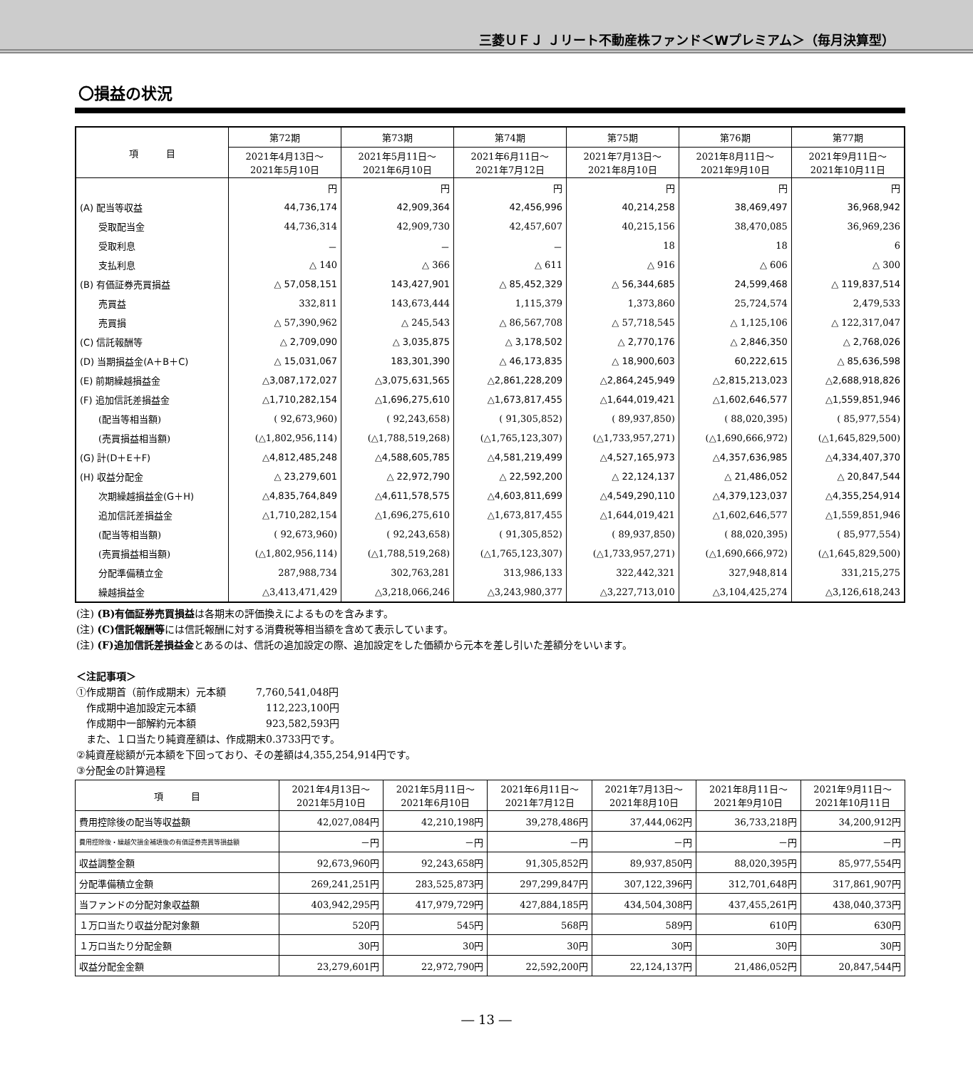三菱ＵＦＪ Ｊリート不動産株ファンド＜Wプレミアム＞（毎月決算型）
〇損益の状況
| 項 目 | 第72期 | 第73期 | 第74期 | 第75期 | 第76期 | 第77期 |
| --- | --- | --- | --- | --- | --- | --- |
| | 2021年4月13日～ 2021年5月10日 | 2021年5月11日～ 2021年6月10日 | 2021年6月11日～ 2021年7月12日 | 2021年7月13日～ 2021年8月10日 | 2021年8月11日～ 2021年9月10日 | 2021年9月11日～ 2021年10月11日 |
| | 円 | 円 | 円 | 円 | 円 | 円 |
| (A) 配当等収益 | 44,736,174 | 42,909,364 | 42,456,996 | 40,214,258 | 38,469,497 | 36,968,942 |
| 受取配当金 | 44,736,314 | 42,909,730 | 42,457,607 | 40,215,156 | 38,470,085 | 36,969,236 |
| 受取利息 | － | － | － | 18 | 18 | 6 |
| 支払利息 | △ 140 | △ 366 | △ 611 | △ 916 | △ 606 | △ 300 |
| (B) 有価証券売買損益 | △ 57,058,151 | 143,427,901 | △ 85,452,329 | △ 56,344,685 | 24,599,468 | △ 119,837,514 |
| 売買益 | 332,811 | 143,673,444 | 1,115,379 | 1,373,860 | 25,724,574 | 2,479,533 |
| 売買損 | △ 57,390,962 | △ 245,543 | △ 86,567,708 | △ 57,718,545 | △ 1,125,106 | △ 122,317,047 |
| (C) 信託報酬等 | △ 2,709,090 | △ 3,035,875 | △ 3,178,502 | △ 2,770,176 | △ 2,846,350 | △ 2,768,026 |
| (D) 当期損益金(A＋B＋C) | △ 15,031,067 | 183,301,390 | △ 46,173,835 | △ 18,900,603 | 60,222,615 | △ 85,636,598 |
| (E) 前期繰越損益金 | △3,087,172,027 | △3,075,631,565 | △2,861,228,209 | △2,864,245,949 | △2,815,213,023 | △2,688,918,826 |
| (F) 追加信託差損益金 | △1,710,282,154 | △1,696,275,610 | △1,673,817,455 | △1,644,019,421 | △1,602,646,577 | △1,559,851,946 |
| (配当等相当額) | ( 92,673,960) | ( 92,243,658) | ( 91,305,852) | ( 89,937,850) | ( 88,020,395) | ( 85,977,554) |
| (売買損益相当額) | (△1,802,956,114) | (△1,788,519,268) | (△1,765,123,307) | (△1,733,957,271) | (△1,690,666,972) | (△1,645,829,500) |
| (G) 計(D＋E＋F) | △4,812,485,248 | △4,588,605,785 | △4,581,219,499 | △4,527,165,973 | △4,357,636,985 | △4,334,407,370 |
| (H) 収益分配金 | △ 23,279,601 | △ 22,972,790 | △ 22,592,200 | △ 22,124,137 | △ 21,486,052 | △ 20,847,544 |
| 次期繰越損益金(G＋H) | △4,835,764,849 | △4,611,578,575 | △4,603,811,699 | △4,549,290,110 | △4,379,123,037 | △4,355,254,914 |
| 追加信託差損益金 | △1,710,282,154 | △1,696,275,610 | △1,673,817,455 | △1,644,019,421 | △1,602,646,577 | △1,559,851,946 |
| (配当等相当額) | ( 92,673,960) | ( 92,243,658) | ( 91,305,852) | ( 89,937,850) | ( 88,020,395) | ( 85,977,554) |
| (売買損益相当額) | (△1,802,956,114) | (△1,788,519,268) | (△1,765,123,307) | (△1,733,957,271) | (△1,690,666,972) | (△1,645,829,500) |
| 分配準備積立金 | 287,988,734 | 302,763,281 | 313,986,133 | 322,442,321 | 327,948,814 | 331,215,275 |
| 繰越損益金 | △3,413,471,429 | △3,218,066,246 | △3,243,980,377 | △3,227,713,010 | △3,104,425,274 | △3,126,618,243 |
(注) (B)有価証券売買損益は各期末の評価換えによるものを含みます。
(注) (C)信託報酬等には信託報酬に対する消費税等相当額を含めて表示しています。
(注) (F)追加信託差損益金とあるのは、信託の追加設定の際、追加設定をした価額から元本を差し引いた差額分をいいます。
＜注記事項＞
①作成期首（前作成期末）元本額　　　7,760,541,048円
　作成期中追加設定元本額　　　　　　　112,223,100円
　作成期中一部解約元本額　　　　　　　923,582,593円
　また、１口当たり純資産額は、作成期末0.3733円です。
②純資産総額が元本額を下回っており、その差額は4,355,254,914円です。
③分配金の計算過程
| 項 目 | 2021年4月13日～ 2021年5月10日 | 2021年5月11日～ 2021年6月10日 | 2021年6月11日～ 2021年7月12日 | 2021年7月13日～ 2021年8月10日 | 2021年8月11日～ 2021年9月10日 | 2021年9月11日～ 2021年10月11日 |
| --- | --- | --- | --- | --- | --- | --- |
| 費用控除後の配当等収益額 | 42,027,084円 | 42,210,198円 | 39,278,486円 | 37,444,062円 | 36,733,218円 | 34,200,912円 |
| 費用控除後・繰越欠損金補填後の有価証券売買等損益額 | －円 | －円 | －円 | －円 | －円 | －円 |
| 収益調整金額 | 92,673,960円 | 92,243,658円 | 91,305,852円 | 89,937,850円 | 88,020,395円 | 85,977,554円 |
| 分配準備積立金額 | 269,241,251円 | 283,525,873円 | 297,299,847円 | 307,122,396円 | 312,701,648円 | 317,861,907円 |
| 当ファンドの分配対象収益額 | 403,942,295円 | 417,979,729円 | 427,884,185円 | 434,504,308円 | 437,455,261円 | 438,040,373円 |
| １万口当たり収益分配対象額 | 520円 | 545円 | 568円 | 589円 | 610円 | 630円 |
| １万口当たり分配金額 | 30円 | 30円 | 30円 | 30円 | 30円 | 30円 |
| 収益分配金金額 | 23,279,601円 | 22,972,790円 | 22,592,200円 | 22,124,137円 | 21,486,052円 | 20,847,544円 |
― 13 ―